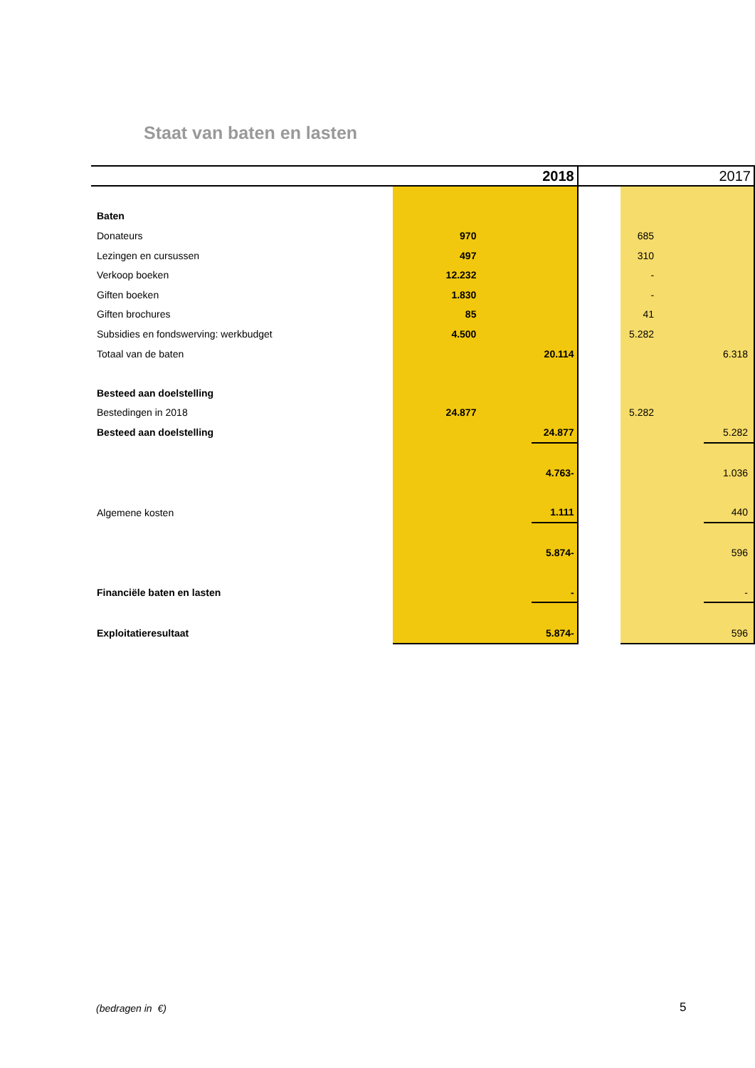Staat van baten en lasten
| | 2018 | | 2017 | | |
| --- | --- | --- | --- | --- | --- |
| Baten | | | | | |
| Donateurs | 970 | | | 685 | |
| Lezingen en cursussen | 497 | | | 310 | |
| Verkoop boeken | 12.232 | | | - | |
| Giften boeken | 1.830 | | | - | |
| Giften brochures | 85 | | | 41 | |
| Subsidies en fondswerving: werkbudget | 4.500 | | | 5.282 | |
| Totaal van de baten | | 20.114 | | | 6.318 |
| Besteed aan doelstelling | | | | | |
| Bestedingen in 2018 | 24.877 | | | 5.282 | |
| Besteed aan doelstelling | | 24.877 | | | 5.282 |
| | | 4.763- | | | 1.036 |
| Algemene kosten | | 1.111 | | | 440 |
| | | 5.874- | | | 596 |
| Financiële baten en lasten | | - | | | - |
| Exploitatieresultaat | | 5.874- | | | 596 |
(bedragen in €) 5